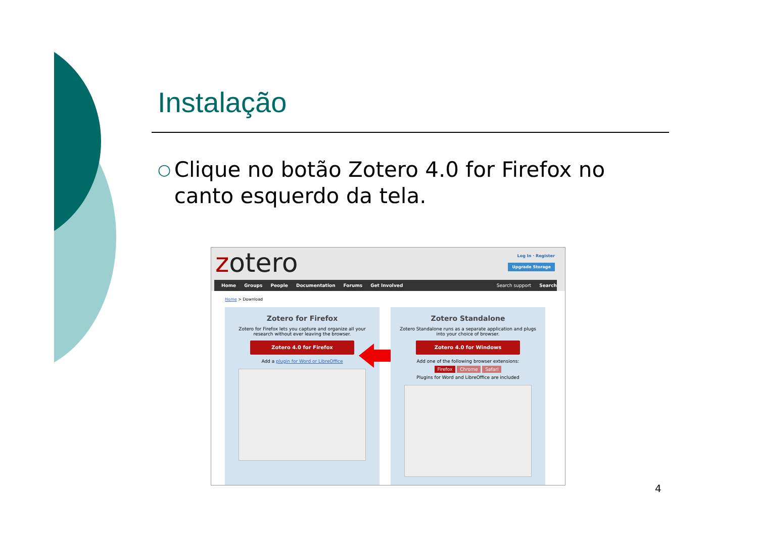Instalação
○ Clique no botão Zotero 4.0 for Firefox no canto esquerdo da tela.
zotero Log In · Register
Upgrade Storage
Home Groups People Documentation Forums Get Involved Search support Search
Home > Download
Zotero for Firefox
Zotero for Firefox lets you capture and organize all your research without ever leaving the browser.
Zotero 4.0 for Firefox
Add a plugin for Word or LibreOffice
Zotero Standalone
Zotero Standalone runs as a separate application and plugs into your choice of browser.
Zotero 4.0 for Windows
Add one of the following browser extensions:
Firefox Chrome Safari
Plugins for Word and LibreOffice are included
4